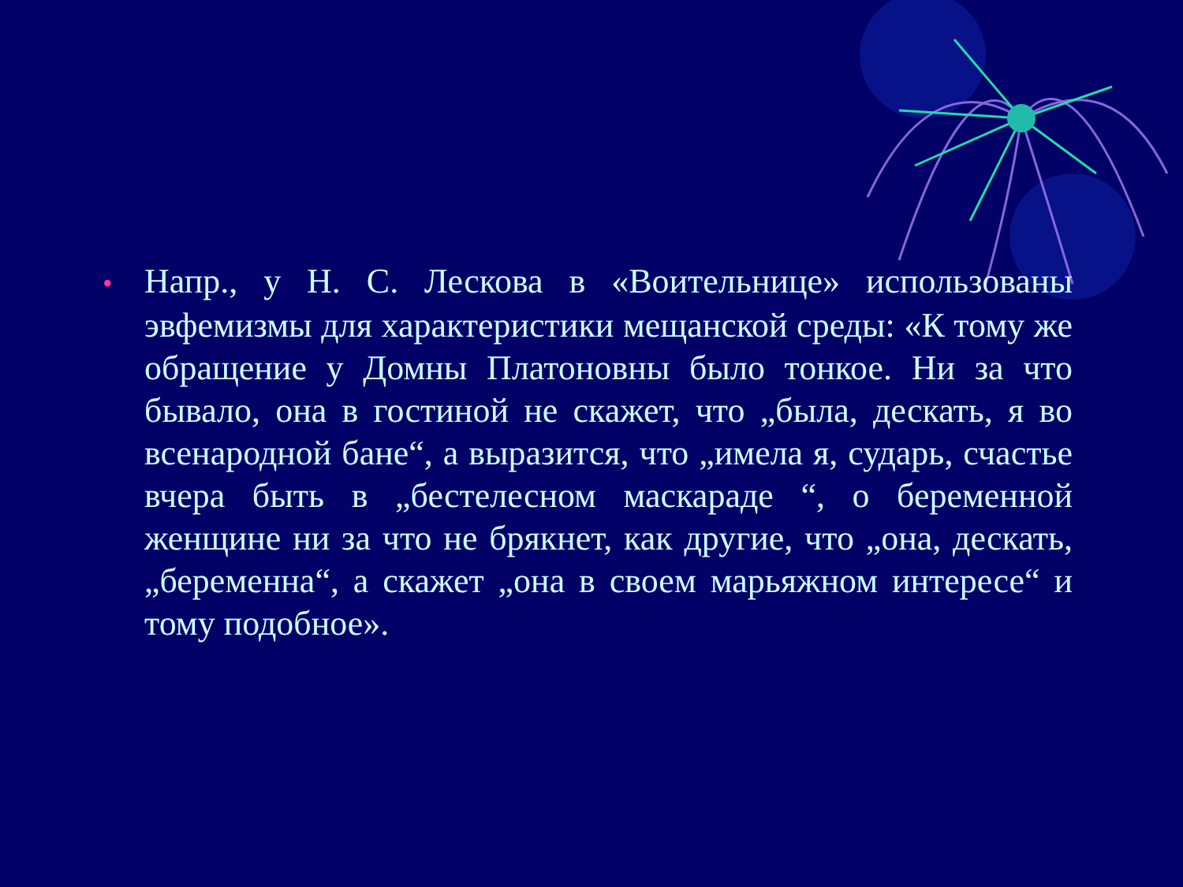•Напр., у Н. С. Лескова в «Воительнице» использованы эвфемизмы для характеристики мещанской среды: «К тому же обращение у Домны Платоновны было тонкое. Ни за что бывало, она в гостиной не скажет, что „была, дескать, я во всенародной бане“, а выразится, что „имела я, сударь, счастье вчера быть в „бестелесном маскараде “, о беременной женщине ни за что не брякнет, как другие, что „она, дескать, „беременна“, а скажет „она в своем марьяжном интересе“ и тому подобное».